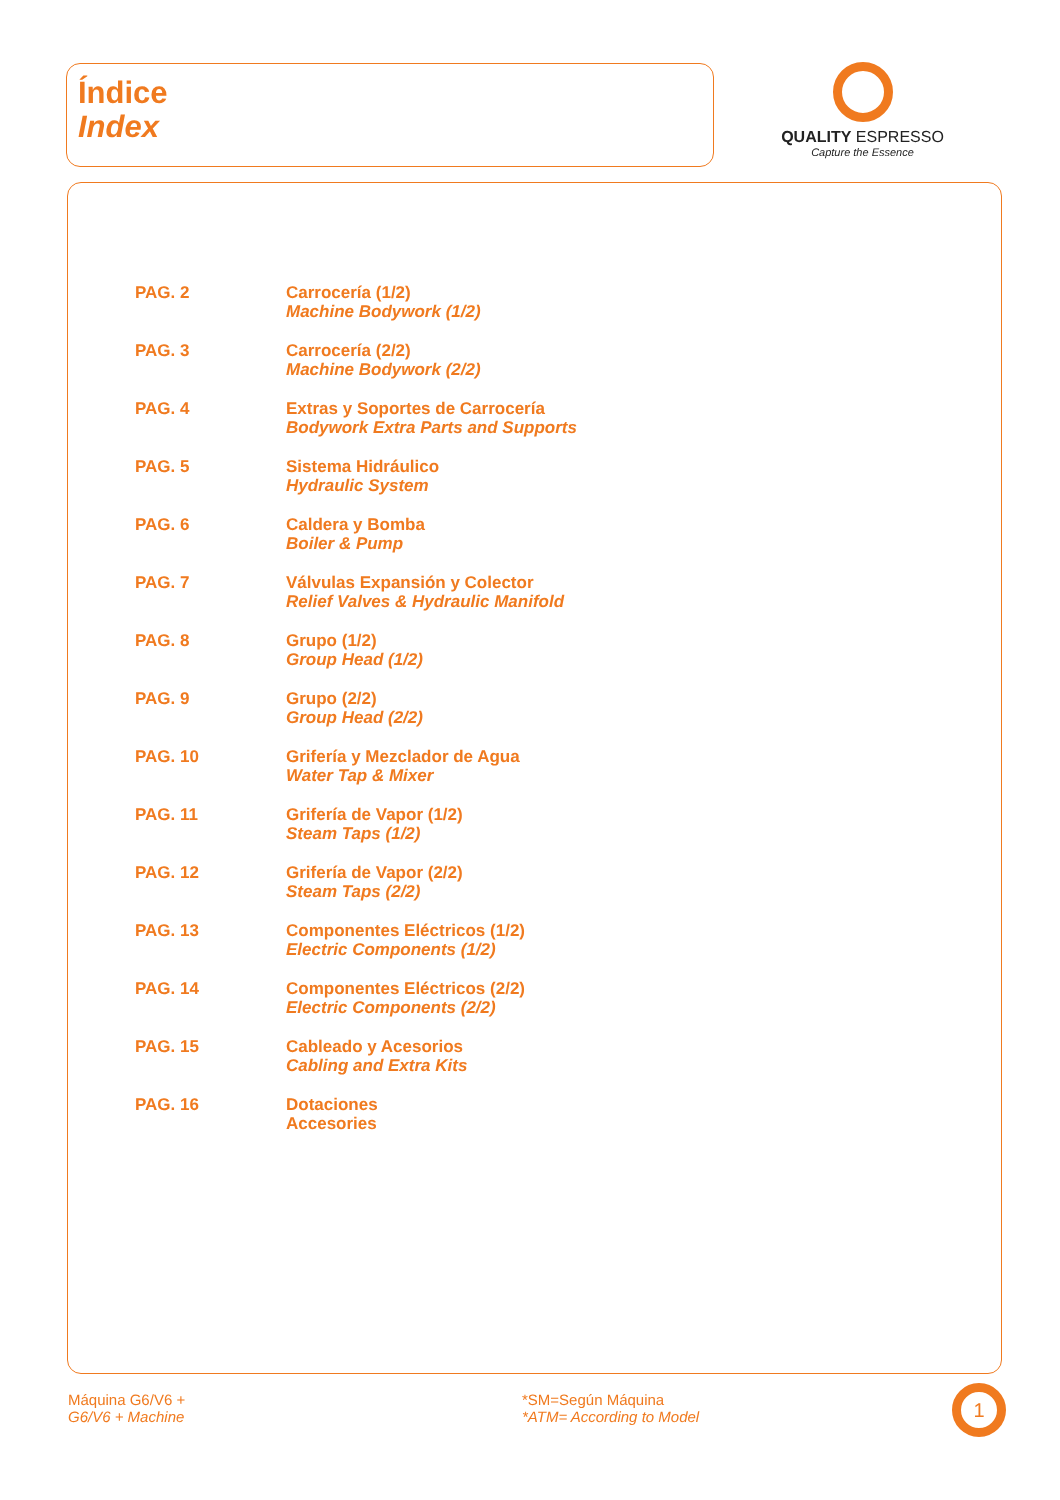Índice
Index
QUALITY ESPRESSO
Capture the Essence
| PAG. 2 | Carrocería (1/2) Machine Bodywork (1/2) |
| PAG. 3 | Carrocería (2/2) Machine Bodywork (2/2) |
| PAG. 4 | Extras y Soportes de Carrocería Bodywork Extra Parts and Supports |
| PAG. 5 | Sistema Hidráulico Hydraulic System |
| PAG. 6 | Caldera y Bomba Boiler & Pump |
| PAG. 7 | Válvulas Expansión y Colector Relief Valves & Hydraulic Manifold |
| PAG. 8 | Grupo (1/2) Group Head (1/2) |
| PAG. 9 | Grupo (2/2) Group Head (2/2) |
| PAG. 10 | Grifería y Mezclador de Agua Water Tap & Mixer |
| PAG. 11 | Grifería de Vapor (1/2) Steam Taps (1/2) |
| PAG. 12 | Grifería de Vapor (2/2) Steam Taps (2/2) |
| PAG. 13 | Componentes Eléctricos (1/2) Electric Components (1/2) |
| PAG. 14 | Componentes Eléctricos (2/2) Electric Components (2/2) |
| PAG. 15 | Cableado y Acesorios Cabling and Extra Kits |
| PAG. 16 | Dotaciones Accesories |
Máquina G6/V6 +
G6/V6 + Machine
*SM=Según Máquina
*ATM= According to Model
1